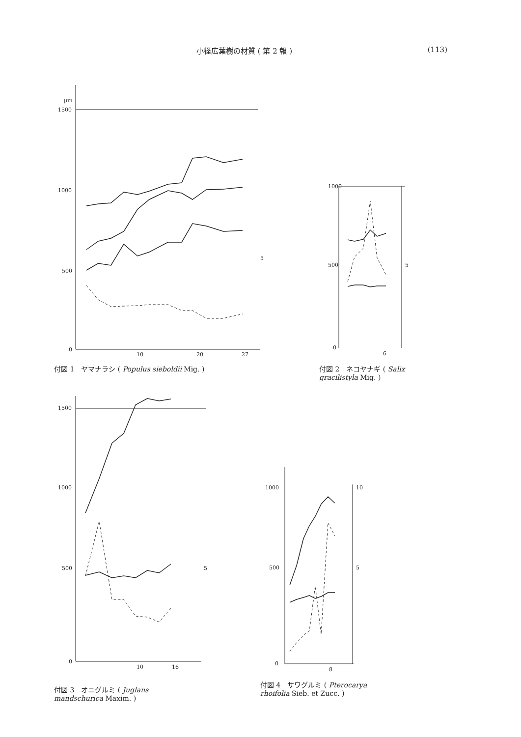小径広葉樹の材質 ( 第 2 報 ) (113)
μm
1500
1000
500
0
10
20
27
5
付図 1　ヤマナラシ ( Populus sieboldii Mig. )
1000
500
0
6
5
付図 2　ネコヤナギ ( Salix
gracilistyla Mig. )
1500
1000
500
0
10
16
5
付図 3　オニグルミ ( Juglans
mandschurica Maxim. )
1000
500
0
8
10
5
付図 4　サワグルミ ( Pterocarya
rhoifolia Sieb. et Zucc. )